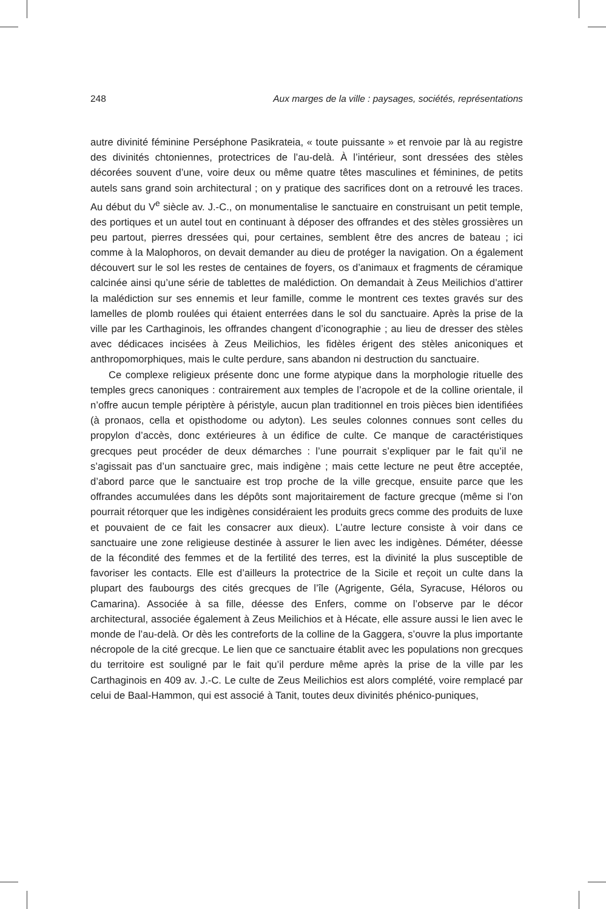248 Aux marges de la ville : paysages, sociétés, représentations
autre divinité féminine Perséphone Pasikrateia, « toute puissante » et renvoie par là au registre des divinités chtoniennes, protectrices de l’au-delà. À l’intérieur, sont dressées des stèles décorées souvent d’une, voire deux ou même quatre têtes masculines et féminines, de petits autels sans grand soin architectural ; on y pratique des sacrifices dont on a retrouvé les traces. Au début du V<sup>e</sup> siècle av. J.-C., on monumentalise le sanctuaire en construisant un petit temple, des portiques et un autel tout en continuant à déposer des offrandes et des stèles grossières un peu partout, pierres dressées qui, pour certaines, semblent être des ancres de bateau ; ici comme à la Malophoros, on devait demander au dieu de protéger la navigation. On a également découvert sur le sol les restes de centaines de foyers, os d’animaux et fragments de céramique calcinée ainsi qu’une série de tablettes de malédiction. On demandait à Zeus Meilichios d’attirer la malédiction sur ses ennemis et leur famille, comme le montrent ces textes gravés sur des lamelles de plomb roulées qui étaient enterrées dans le sol du sanctuaire. Après la prise de la ville par les Carthaginois, les offrandes changent d’iconographie ; au lieu de dresser des stèles avec dédicaces incisées à Zeus Meilichios, les fidèles érigent des stèles aniconiques et anthropomorphiques, mais le culte perdure, sans abandon ni destruction du sanctuaire.
Ce complexe religieux présente donc une forme atypique dans la morphologie rituelle des temples grecs canoniques : contrairement aux temples de l’acropole et de la colline orientale, il n’offre aucun temple périptère à péristyle, aucun plan traditionnel en trois pièces bien identifiées (à pronaos, cella et opisthodome ou adyton). Les seules colonnes connues sont celles du propylon d’accès, donc extérieures à un édifice de culte. Ce manque de caractéristiques grecques peut procéder de deux démarches : l’une pourrait s’expliquer par le fait qu’il ne s’agissait pas d’un sanctuaire grec, mais indigène ; mais cette lecture ne peut être acceptée, d’abord parce que le sanctuaire est trop proche de la ville grecque, ensuite parce que les offrandes accumulées dans les dépôts sont majoritairement de facture grecque (même si l’on pourrait rétorquer que les indigènes considéraient les produits grecs comme des produits de luxe et pouvaient de ce fait les consacrer aux dieux). L’autre lecture consiste à voir dans ce sanctuaire une zone religieuse destinée à assurer le lien avec les indigènes. Déméter, déesse de la fécondité des femmes et de la fertilité des terres, est la divinité la plus susceptible de favoriser les contacts. Elle est d’ailleurs la protectrice de la Sicile et reçoit un culte dans la plupart des faubourgs des cités grecques de l’île (Agrigente, Géla, Syracuse, Héloros ou Camarina). Associée à sa fille, déesse des Enfers, comme on l’observe par le décor architectural, associée également à Zeus Meilichios et à Hécate, elle assure aussi le lien avec le monde de l’au-delà. Or dès les contreforts de la colline de la Gaggera, s’ouvre la plus importante nécropole de la cité grecque. Le lien que ce sanctuaire établit avec les populations non grecques du territoire est souligné par le fait qu’il perdure même après la prise de la ville par les Carthaginois en 409 av. J.-C. Le culte de Zeus Meilichios est alors complété, voire remplacé par celui de Baal-Hammon, qui est associé à Tanit, toutes deux divinités phénico-puniques,